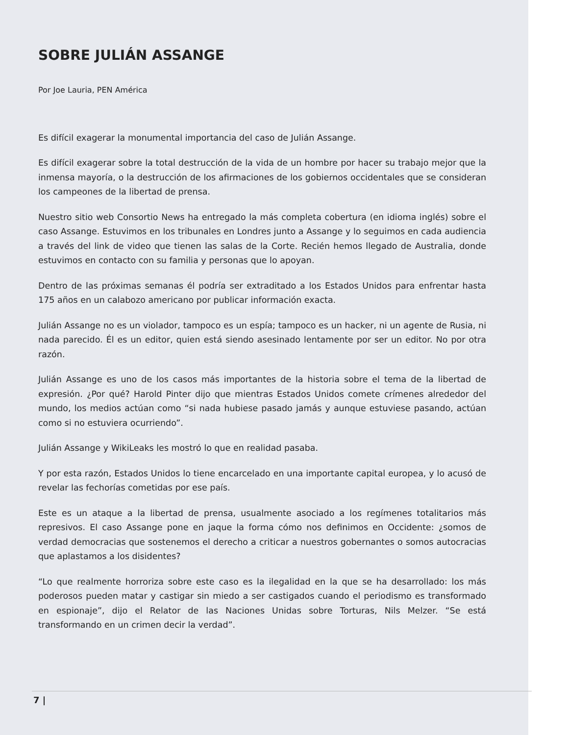SOBRE JULIÁN ASSANGE
Por Joe Lauria, PEN América
Es difícil exagerar la monumental importancia del caso de Julián Assange.
Es difícil exagerar sobre la total destrucción de la vida de un hombre por hacer su trabajo mejor que la inmensa mayoría, o la destrucción de los afirmaciones de los gobiernos occidentales que se consideran los campeones de la libertad de prensa.
Nuestro sitio web Consortio News ha entregado la más completa cobertura (en idioma inglés) sobre el caso Assange. Estuvimos en los tribunales en Londres junto a Assange y lo seguimos en cada audiencia a través del link de video que tienen las salas de la Corte. Recién hemos llegado de Australia, donde estuvimos en contacto con su familia y personas que lo apoyan.
Dentro de las próximas semanas él podría ser extraditado a los Estados Unidos para enfrentar hasta 175 años en un calabozo americano por publicar información exacta.
Julián Assange no es un violador, tampoco es un espía; tampoco es un hacker, ni un agente de Rusia, ni nada parecido. Él es un editor, quien está siendo asesinado lentamente por ser un editor. No por otra razón.
Julián Assange es uno de los casos más importantes de la historia sobre el tema de la libertad de expresión. ¿Por qué? Harold Pinter dijo que mientras Estados Unidos comete crímenes alrededor del mundo, los medios actúan como “si nada hubiese pasado jamás y aunque estuviese pasando, actúan como si no estuviera ocurriendo”.
Julián Assange y WikiLeaks les mostró lo que en realidad pasaba.
Y por esta razón, Estados Unidos lo tiene encarcelado en una importante capital europea, y lo acusó de revelar las fechorías cometidas por ese país.
Este es un ataque a la libertad de prensa, usualmente asociado a los regímenes totalitarios más represivos. El caso Assange pone en jaque la forma cómo nos definimos en Occidente: ¿somos de verdad democracias que sostenemos el derecho a criticar a nuestros gobernantes o somos autocracias que aplastamos a los disidentes?
“Lo que realmente horroriza sobre este caso es la ilegalidad en la que se ha desarrollado: los más poderosos pueden matar y castigar sin miedo a ser castigados cuando el periodismo es transformado en espionaje”, dijo el Relator de las Naciones Unidas sobre Torturas, Nils Melzer. “Se está transformando en un crimen decir la verdad”.
7 |